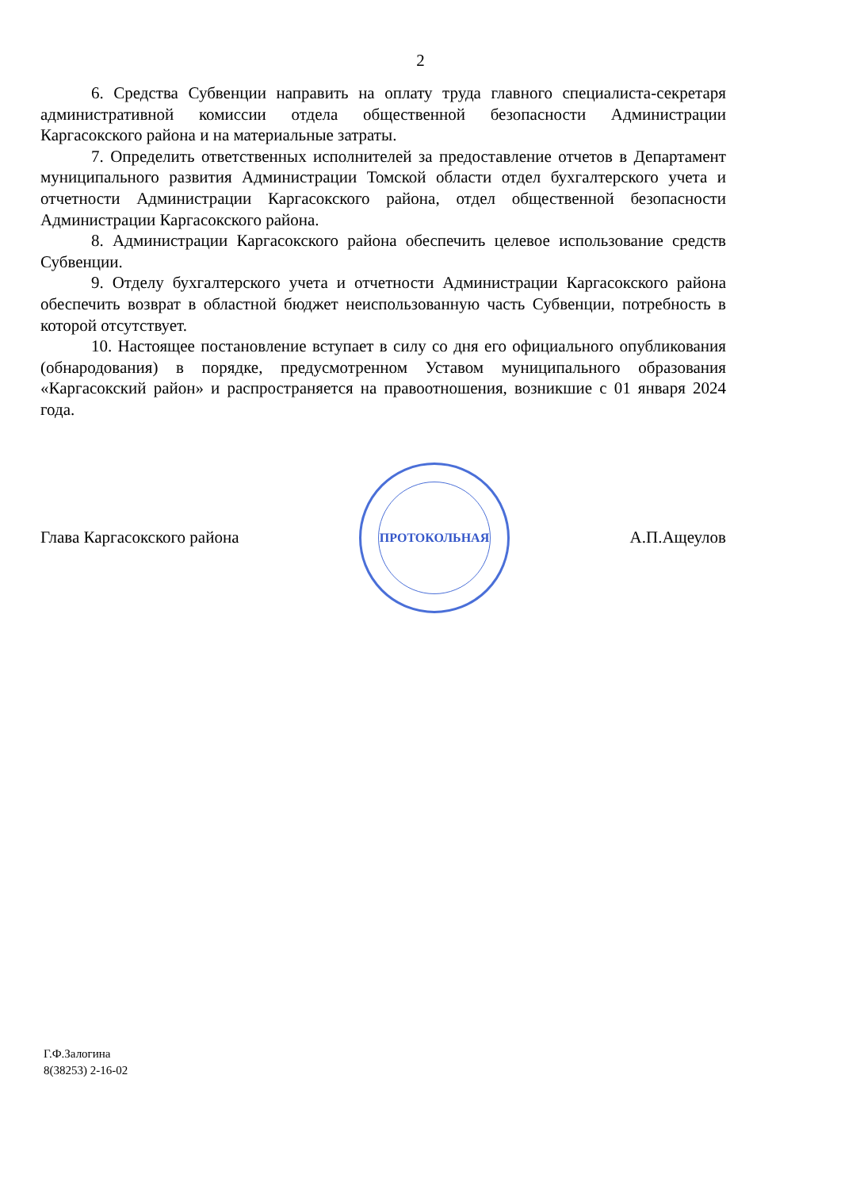2
6. Средства Субвенции направить на оплату труда главного специалиста-секретаря административной комиссии отдела общественной безопасности Администрации Каргасокского района и на материальные затраты.
7. Определить ответственных исполнителей за предоставление отчетов в Департамент муниципального развития Администрации Томской области отдел бухгалтерского учета и отчетности Администрации Каргасокского района, отдел общественной безопасности Администрации Каргасокского района.
8. Администрации Каргасокского района обеспечить целевое использование средств Субвенции.
9. Отделу бухгалтерского учета и отчетности Администрации Каргасокского района обеспечить возврат в областной бюджет неиспользованную часть Субвенции, потребность в которой отсутствует.
10. Настоящее постановление вступает в силу со дня его официального опубликования (обнародования) в порядке, предусмотренном Уставом муниципального образования «Каргасокский район» и распространяется на правоотношения, возникшие с 01 января 2024 года.
Глава Каргасокского района
ПРОТОКОЛЬНАЯ
А.П.Ащеулов
Г.Ф.Залогина
8(38253) 2-16-02